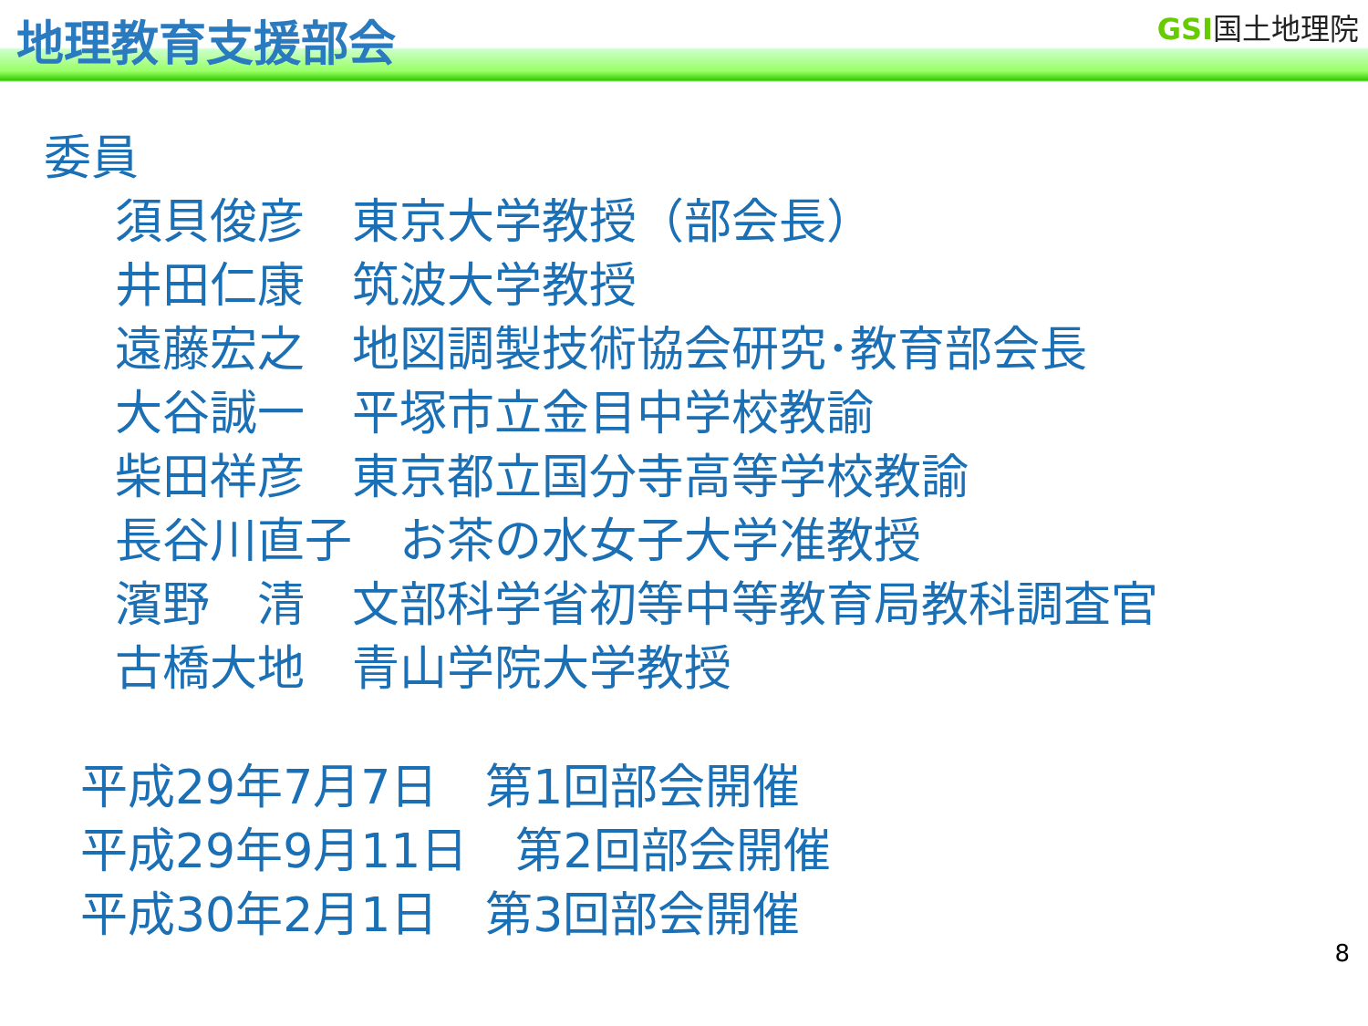地理教育支援部会 GSI国土地理院
委員
須貝俊彦　東京大学教授（部会長） 井田仁康　筑波大学教授 遠藤宏之　地図調製技術協会研究･教育部会長 大谷誠一　平塚市立金目中学校教諭 柴田祥彦　東京都立国分寺高等学校教諭 長谷川直子　お茶の水女子大学准教授 濱野　清　文部科学省初等中等教育局教科調査官 古橋大地　青山学院大学教授
平成29年7月7日　第1回部会開催 平成29年9月11日　第2回部会開催 平成30年2月1日　第3回部会開催
8